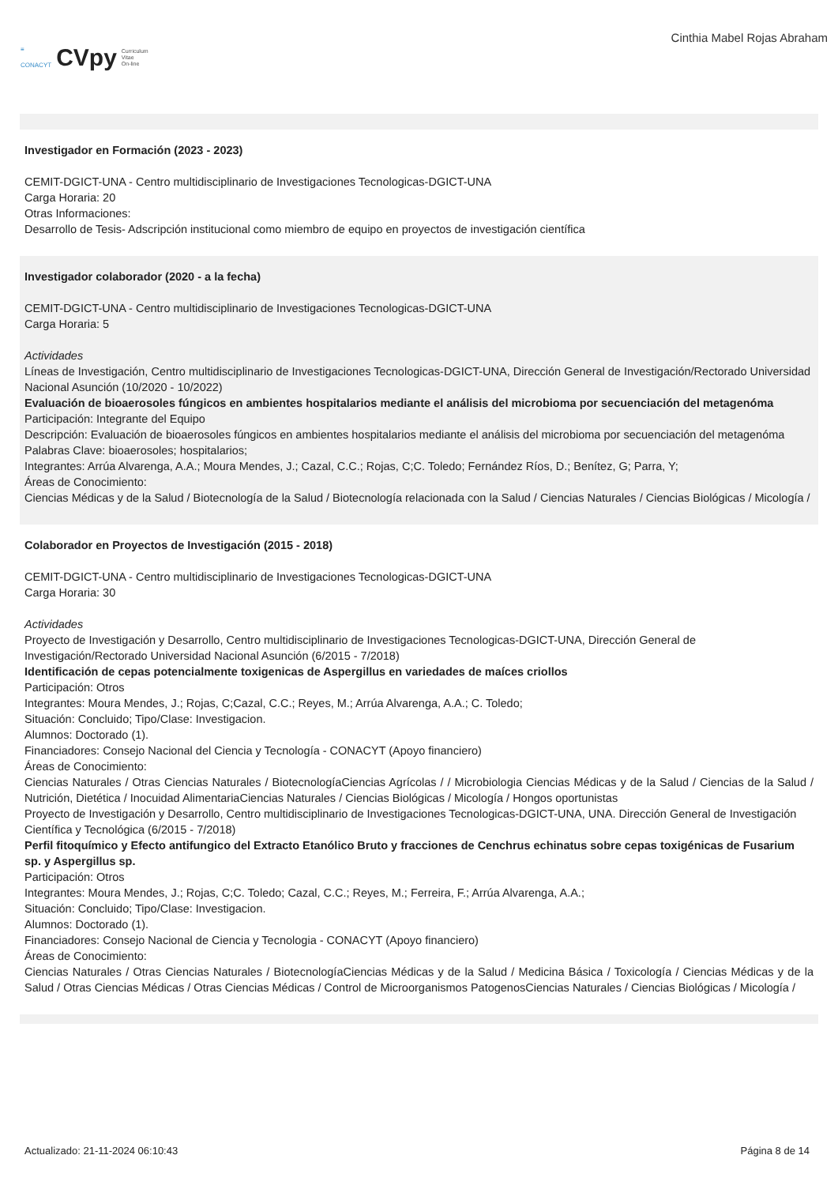≡
CONACYT CVpy Curriculum
Vitae
On-line
Cinthia Mabel Rojas Abraham
Investigador en Formación (2023 - 2023)
CEMIT-DGICT-UNA - Centro multidisciplinario de Investigaciones Tecnologicas-DGICT-UNA
Carga Horaria: 20
Otras Informaciones:
Desarrollo de Tesis- Adscripción institucional como miembro de equipo en proyectos de investigación científica
Investigador colaborador (2020 - a la fecha)
CEMIT-DGICT-UNA - Centro multidisciplinario de Investigaciones Tecnologicas-DGICT-UNA
Carga Horaria: 5
Actividades
Líneas de Investigación, Centro multidisciplinario de Investigaciones Tecnologicas-DGICT-UNA, Dirección General de Investigación/Rectorado Universidad Nacional Asunción (10/2020 - 10/2022)
Evaluación de bioaerosoles fúngicos en ambientes hospitalarios mediante el análisis del microbioma por secuenciación del metagenóma
Participación: Integrante del Equipo
Descripción: Evaluación de bioaerosoles fúngicos en ambientes hospitalarios mediante el análisis del microbioma por secuenciación del metagenóma
Palabras Clave: bioaerosoles; hospitalarios;
Integrantes: Arrúa Alvarenga, A.A.; Moura Mendes, J.; Cazal, C.C.; Rojas, C;C. Toledo; Fernández Ríos, D.; Benítez, G; Parra, Y;
Áreas de Conocimiento:
Ciencias Médicas y de la Salud / Biotecnología de la Salud / Biotecnología relacionada con la Salud / Ciencias Naturales / Ciencias Biológicas / Micología /
Colaborador en Proyectos de Investigación (2015 - 2018)
CEMIT-DGICT-UNA - Centro multidisciplinario de Investigaciones Tecnologicas-DGICT-UNA
Carga Horaria: 30
Actividades
Proyecto de Investigación y Desarrollo, Centro multidisciplinario de Investigaciones Tecnologicas-DGICT-UNA, Dirección General de Investigación/Rectorado Universidad Nacional Asunción (6/2015 - 7/2018)
Identificación de cepas potencialmente toxigenicas de Aspergillus en variedades de maíces criollos
Participación: Otros
Integrantes: Moura Mendes, J.; Rojas, C;Cazal, C.C.; Reyes, M.; Arrúa Alvarenga, A.A.; C. Toledo;
Situación: Concluido; Tipo/Clase: Investigacion.
Alumnos: Doctorado (1).
Financiadores: Consejo Nacional del Ciencia y Tecnología - CONACYT (Apoyo financiero)
Áreas de Conocimiento:
Ciencias Naturales / Otras Ciencias Naturales / BiotecnologíaCiencias Agrícolas / / Microbiologia Ciencias Médicas y de la Salud / Ciencias de la Salud / Nutrición, Dietética / Inocuidad AlimentariaCiencias Naturales / Ciencias Biológicas / Micología / Hongos oportunistas
Proyecto de Investigación y Desarrollo, Centro multidisciplinario de Investigaciones Tecnologicas-DGICT-UNA, UNA. Dirección General de Investigación Científica y Tecnológica (6/2015 - 7/2018)
Perfil fitoquímico y Efecto antifungico del Extracto Etanólico Bruto y fracciones de Cenchrus echinatus sobre cepas toxigénicas de Fusarium sp. y Aspergillus sp.
Participación: Otros
Integrantes: Moura Mendes, J.; Rojas, C;C. Toledo; Cazal, C.C.; Reyes, M.; Ferreira, F.; Arrúa Alvarenga, A.A.;
Situación: Concluido; Tipo/Clase: Investigacion.
Alumnos: Doctorado (1).
Financiadores: Consejo Nacional de Ciencia y Tecnologia - CONACYT (Apoyo financiero)
Áreas de Conocimiento:
Ciencias Naturales / Otras Ciencias Naturales / BiotecnologíaCiencias Médicas y de la Salud / Medicina Básica / Toxicología / Ciencias Médicas y de la Salud / Otras Ciencias Médicas / Otras Ciencias Médicas / Control de Microorganismos PatogenosCiencias Naturales / Ciencias Biológicas / Micología /
Actualizado: 21-11-2024 06:10:43 Página 8 de 14